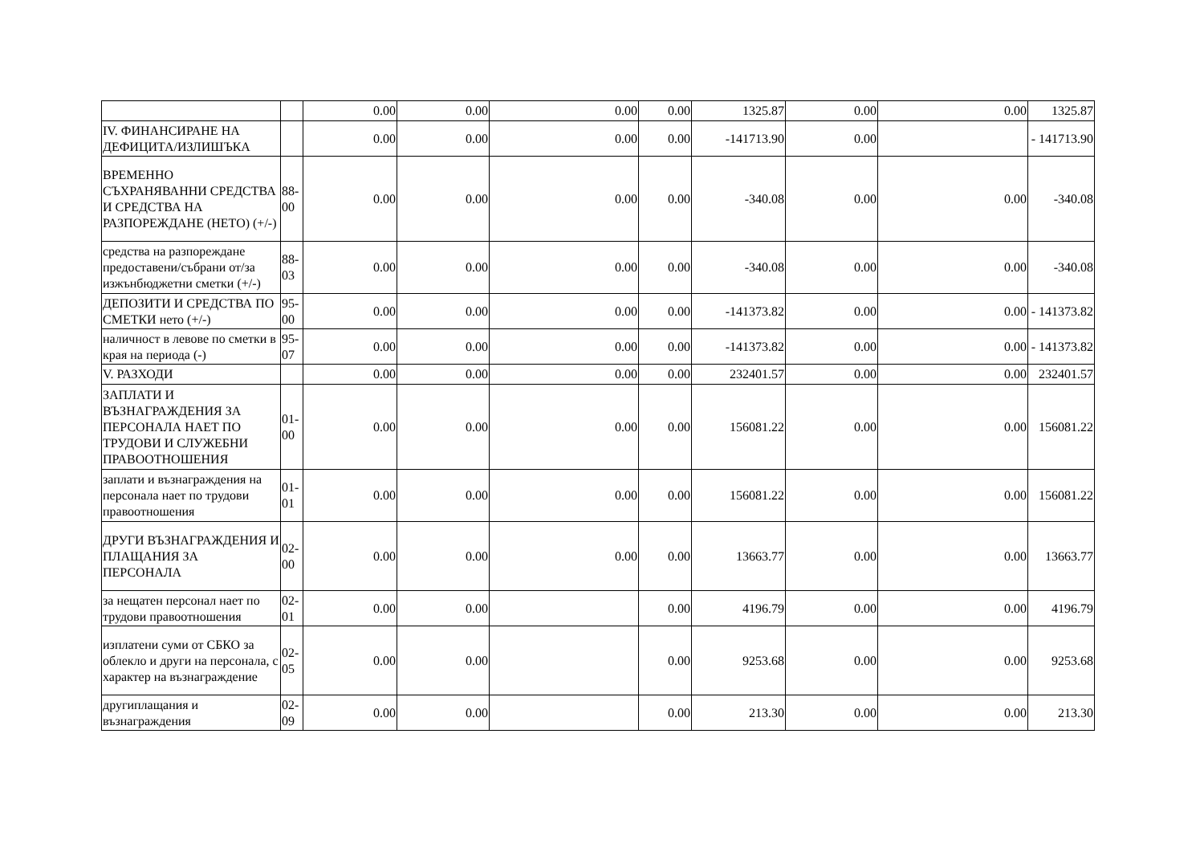| | | 0.00 | 0.00 | 0.00 | 0.00 | 1325.87 | 0.00 | 0.00 | 1325.87 |
| IV. ФИНАНСИРАНЕ НА ДЕФИЦИТА/ИЗЛИШЪКА | | 0.00 | 0.00 | 0.00 | 0.00 | -141713.90 | 0.00 | | - 141713.90 |
| ВРЕМЕННО СЪХРАНЯВАННИ СРЕДСТВА И СРЕДСТВА НА РАЗПОРЕЖДАНЕ (НЕТО) (+/-) | 88-00 | 0.00 | 0.00 | 0.00 | 0.00 | -340.08 | 0.00 | 0.00 | -340.08 |
| средства на разпореждане предоставени/събрани от/за изжънбюджетни сметки (+/-) | 88-03 | 0.00 | 0.00 | 0.00 | 0.00 | -340.08 | 0.00 | 0.00 | -340.08 |
| ДЕПОЗИТИ И СРЕДСТВА ПО СМЕТКИ нето (+/-) | 95-00 | 0.00 | 0.00 | 0.00 | 0.00 | -141373.82 | 0.00 | 0.00 | - 141373.82 |
| наличност в левове по сметки в края на периода (-) | 95-07 | 0.00 | 0.00 | 0.00 | 0.00 | -141373.82 | 0.00 | 0.00 | - 141373.82 |
| V. РАЗХОДИ | | 0.00 | 0.00 | 0.00 | 0.00 | 232401.57 | 0.00 | 0.00 | 232401.57 |
| ЗАПЛАТИ И ВЪЗНАГРАЖДЕНИЯ ЗА ПЕРСОНАЛА НАЕТ ПО ТРУДОВИ И СЛУЖЕБНИ ПРАВООТНОШЕНИЯ | 01-00 | 0.00 | 0.00 | 0.00 | 0.00 | 156081.22 | 0.00 | 0.00 | 156081.22 |
| заплати и възнаграждения на персонала нает по трудови правоотношения | 01-01 | 0.00 | 0.00 | 0.00 | 0.00 | 156081.22 | 0.00 | 0.00 | 156081.22 |
| ДРУГИ ВЪЗНАГРАЖДЕНИЯ И ПЛАЩАНИЯ ЗА ПЕРСОНАЛА | 02-00 | 0.00 | 0.00 | 0.00 | 0.00 | 13663.77 | 0.00 | 0.00 | 13663.77 |
| за нещатен персонал нает по трудови правоотношения | 02-01 | 0.00 | 0.00 | | 0.00 | 4196.79 | 0.00 | 0.00 | 4196.79 |
| изплатени суми от СБКО за облекло и други на персонала, с характер на възнаграждение | 02-05 | 0.00 | 0.00 | | 0.00 | 9253.68 | 0.00 | 0.00 | 9253.68 |
| другиплащания и възнаграждения | 02-09 | 0.00 | 0.00 | | 0.00 | 213.30 | 0.00 | 0.00 | 213.30 |